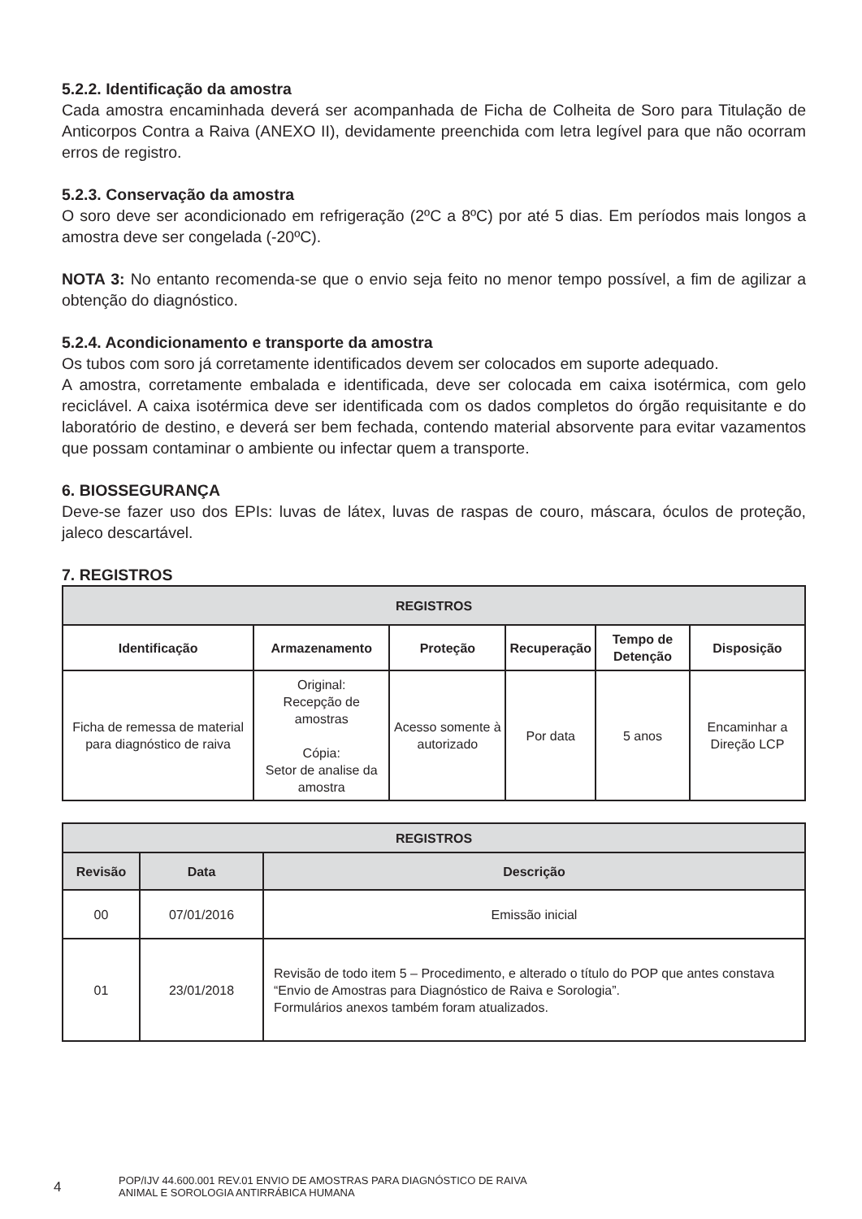5.2.2. Identificação da amostra
Cada amostra encaminhada deverá ser acompanhada de Ficha de Colheita de Soro para Titulação de Anticorpos Contra a Raiva (ANEXO II), devidamente preenchida com letra legível para que não ocorram erros de registro.
5.2.3. Conservação da amostra
O soro deve ser acondicionado em refrigeração (2ºC a 8ºC) por até 5 dias. Em períodos mais longos a amostra deve ser congelada (-20ºC).
NOTA 3: No entanto recomenda-se que o envio seja feito no menor tempo possível, a fim de agilizar a obtenção do diagnóstico.
5.2.4. Acondicionamento e transporte da amostra
Os tubos com soro já corretamente identificados devem ser colocados em suporte adequado.
A amostra, corretamente embalada e identificada, deve ser colocada em caixa isotérmica, com gelo reciclável. A caixa isotérmica deve ser identificada com os dados completos do órgão requisitante e do laboratório de destino, e deverá ser bem fechada, contendo material absorvente para evitar vazamentos que possam contaminar o ambiente ou infectar quem a transporte.
6. BIOSSEGURANÇA
Deve-se fazer uso dos EPIs: luvas de látex, luvas de raspas de couro, máscara, óculos de proteção, jaleco descartável.
7. REGISTROS
| REGISTROS | | | | | |
| --- | --- | --- | --- | --- | --- |
| Identificação | Armazenamento | Proteção | Recuperação | Tempo de Detenção | Disposição |
| Ficha de remessa de material para diagnóstico de raiva | Original: Recepção de amostras Cópia: Setor de analise da amostra | Acesso somente à autorizado | Por data | 5 anos | Encaminhar a Direção LCP |
| REGISTROS | | |
| --- | --- | --- |
| Revisão | Data | Descrição |
| 00 | 07/01/2016 | Emissão inicial |
| 01 | 23/01/2018 | Revisão de todo item 5 – Procedimento, e alterado o título do POP que antes constava “Envio de Amostras para Diagnóstico de Raiva e Sorologia”. Formulários anexos também foram atualizados. |
4 POP/IJV 44.600.001 REV.01 ENVIO DE AMOSTRAS PARA DIAGNÓSTICO DE RAIVA
ANIMAL E SOROLOGIA ANTIRRÁBICA HUMANA